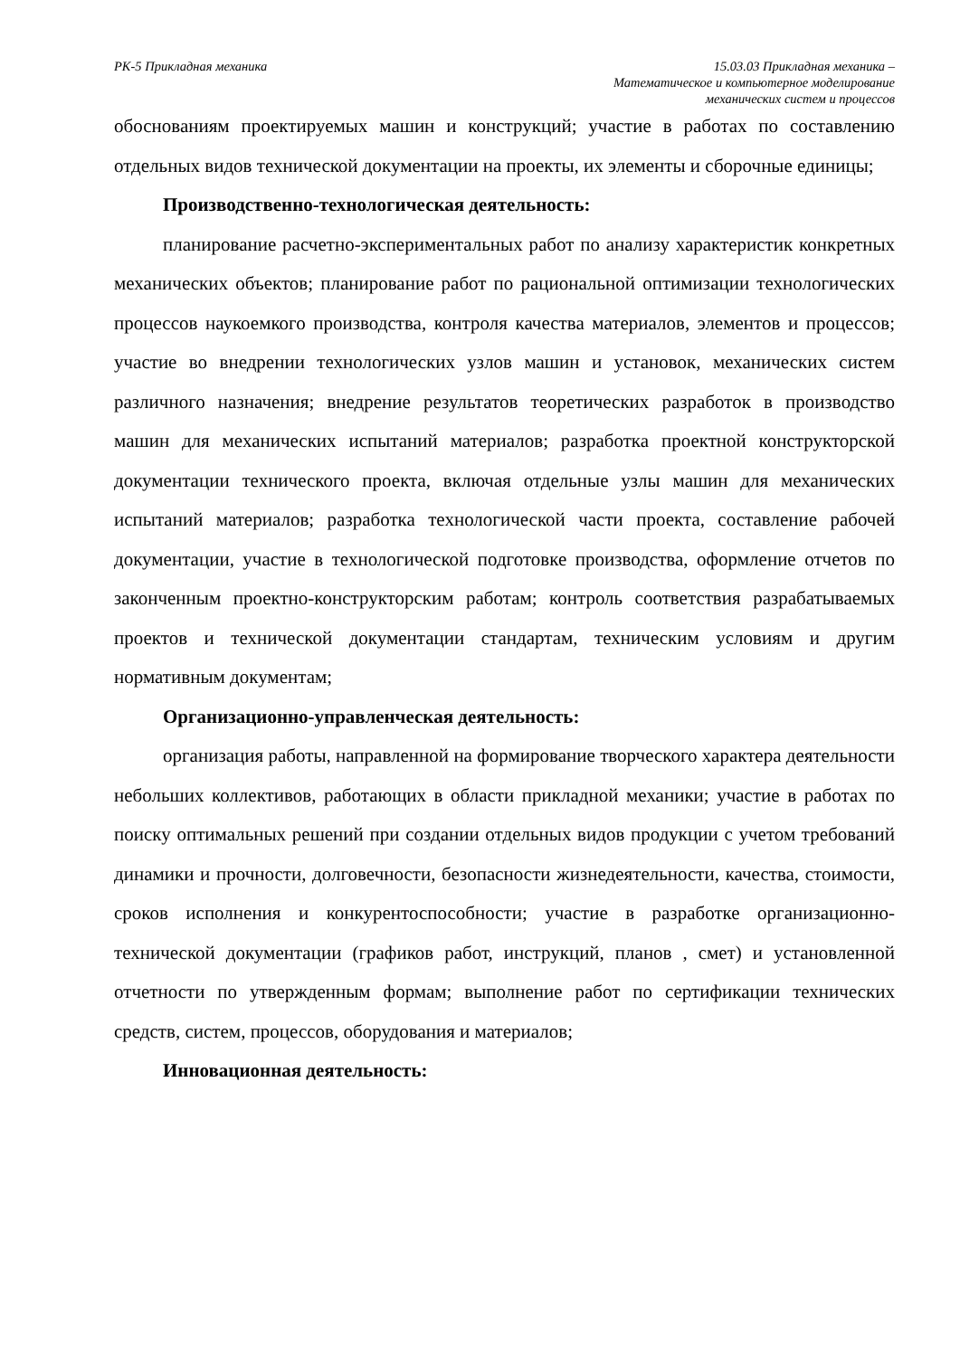РК-5 Прикладная механика 15.03.03 Прикладная механика –
Математическое и компьютерное моделирование
механических систем и процессов
обоснованиям проектируемых машин и конструкций; участие в работах по составлению отдельных видов технической документации на проекты, их элементы и сборочные единицы;
Производственно-технологическая деятельность:
планирование расчетно-экспериментальных работ по анализу характеристик конкретных механических объектов; планирование работ по рациональной оптимизации технологических процессов наукоемкого производства, контроля качества материалов, элементов и процессов; участие во внедрении технологических узлов машин и установок, механических систем различного назначения; внедрение результатов теоретических разработок в производство машин для механических испытаний материалов; разработка проектной конструкторской документации технического проекта, включая отдельные узлы машин для механических испытаний материалов; разработка технологической части проекта, составление рабочей документации, участие в технологической подготовке производства, оформление отчетов по законченным проектно-конструкторским работам; контроль соответствия разрабатываемых проектов и технической документации стандартам, техническим условиям и другим нормативным документам;
Организационно-управленческая деятельность:
организация работы, направленной на формирование творческого характера деятельности небольших коллективов, работающих в области прикладной механики; участие в работах по поиску оптимальных решений при создании отдельных видов продукции с учетом требований динамики и прочности, долговечности, безопасности жизнедеятельности, качества, стоимости, сроков исполнения и конкурентоспособности; участие в разработке организационно-технической документации (графиков работ, инструкций, планов , смет) и установленной отчетности по утвержденным формам; выполнение работ по сертификации технических средств, систем, процессов, оборудования и материалов;
Инновационная деятельность: